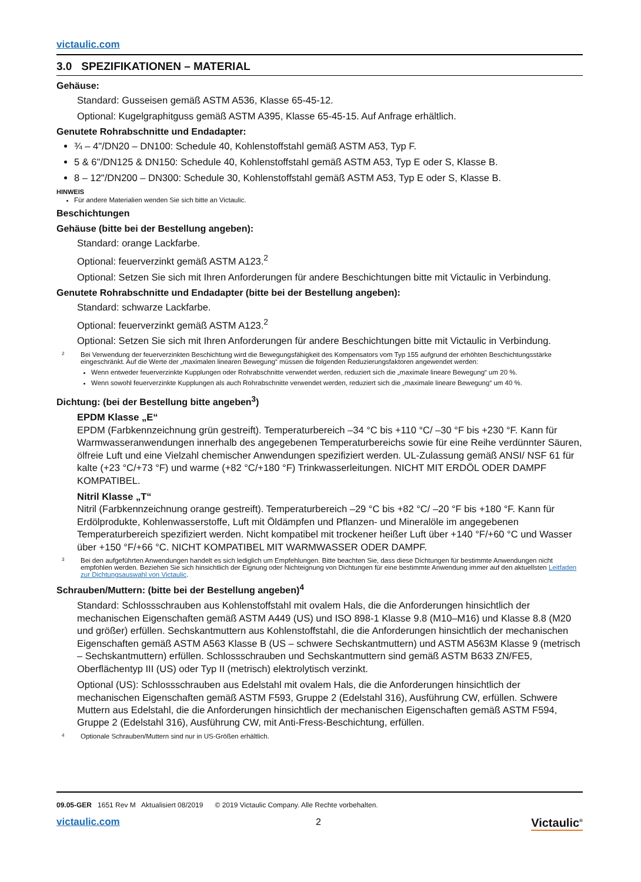victaulic.com
3.0 SPEZIFIKATIONEN – MATERIAL
Gehäuse:
Standard: Gusseisen gemäß ASTM A536, Klasse 65-45-12.
Optional: Kugelgraphitguss gemäß ASTM A395, Klasse 65-45-15. Auf Anfrage erhältlich.
Genutete Rohrabschnitte und Endadapter:
¾ – 4"/DN20 – DN100: Schedule 40, Kohlenstoffstahl gemäß ASTM A53, Typ F.
5 & 6"/DN125 & DN150: Schedule 40, Kohlenstoffstahl gemäß ASTM A53, Typ E oder S, Klasse B.
8 – 12"/DN200 – DN300: Schedule 30, Kohlenstoffstahl gemäß ASTM A53, Typ E oder S, Klasse B.
HINWEIS
Für andere Materialien wenden Sie sich bitte an Victaulic.
Beschichtungen
Gehäuse (bitte bei der Bestellung angeben):
Standard: orange Lackfarbe.
Optional: feuerverzinkt gemäß ASTM A123.<sup>2</sup>
Optional: Setzen Sie sich mit Ihren Anforderungen für andere Beschichtungen bitte mit Victaulic in Verbindung.
Genutete Rohrabschnitte und Endadapter (bitte bei der Bestellung angeben):
Standard: schwarze Lackfarbe.
Optional: feuerverzinkt gemäß ASTM A123.<sup>2</sup>
Optional: Setzen Sie sich mit Ihren Anforderungen für andere Beschichtungen bitte mit Victaulic in Verbindung.
2
Bei Verwendung der feuerverzinkten Beschichtung wird die Bewegungsfähigkeit des Kompensators vom Typ 155 aufgrund der erhöhten Beschichtungsstärke eingeschränkt. Auf die Werte der „maximalen linearen Bewegung“ müssen die folgenden Reduzierungsfaktoren angewendet werden:
Wenn entweder feuerverzinkte Kupplungen oder Rohrabschnitte verwendet werden, reduziert sich die „maximale lineare Bewegung“ um 20 %.
Wenn sowohl feuerverzinkte Kupplungen als auch Rohrabschnitte verwendet werden, reduziert sich die „maximale lineare Bewegung“ um 40 %.
Dichtung: (bei der Bestellung bitte angeben<sup>3</sup>)
EPDM Klasse „E“
EPDM (Farbkennzeichnung grün gestreift). Temperaturbereich –34 °C bis +110 °C/ –30 °F bis +230 °F. Kann für Warmwasseranwendungen innerhalb des angegebenen Temperaturbereichs sowie für eine Reihe verdünnter Säuren, ölfreie Luft und eine Vielzahl chemischer Anwendungen spezifiziert werden. UL-Zulassung gemäß ANSI/ NSF 61 für kalte (+23 °C/+73 °F) und warme (+82 °C/+180 °F) Trinkwasserleitungen. NICHT MIT ERDÖL ODER DAMPF KOMPATIBEL.
Nitril Klasse „T“
Nitril (Farbkennzeichnung orange gestreift). Temperaturbereich –29 °C bis +82 °C/ –20 °F bis +180 °F. Kann für Erdölprodukte, Kohlenwasserstoffe, Luft mit Öldämpfen und Pflanzen- und Mineralöle im angegebenen Temperaturbereich spezifiziert werden. Nicht kompatibel mit trockener heißer Luft über +140 °F/+60 °C und Wasser über +150 °F/+66 °C. NICHT KOMPATIBEL MIT WARMWASSER ODER DAMPF.
3
Bei den aufgeführten Anwendungen handelt es sich lediglich um Empfehlungen. Bitte beachten Sie, dass diese Dichtungen für bestimmte Anwendungen nicht empfohlen werden. Beziehen Sie sich hinsichtlich der Eignung oder Nichteignung von Dichtungen für eine bestimmte Anwendung immer auf den aktuellsten Leitfaden zur Dichtungsauswahl von Victaulic.
Schrauben/Muttern: (bitte bei der Bestellung angeben)<sup>4</sup>
Standard: Schlossschrauben aus Kohlenstoffstahl mit ovalem Hals, die die Anforderungen hinsichtlich der mechanischen Eigenschaften gemäß ASTM A449 (US) und ISO 898-1 Klasse 9.8 (M10–M16) und Klasse 8.8 (M20 und größer) erfüllen. Sechskantmuttern aus Kohlenstoffstahl, die die Anforderungen hinsichtlich der mechanischen Eigenschaften gemäß ASTM A563 Klasse B (US – schwere Sechskantmuttern) und ASTM A563M Klasse 9 (metrisch – Sechskantmuttern) erfüllen. Schlossschrauben und Sechskantmuttern sind gemäß ASTM B633 ZN/FE5, Oberflächentyp III (US) oder Typ II (metrisch) elektrolytisch verzinkt.
Optional (US): Schlossschrauben aus Edelstahl mit ovalem Hals, die die Anforderungen hinsichtlich der mechanischen Eigenschaften gemäß ASTM F593, Gruppe 2 (Edelstahl 316), Ausführung CW, erfüllen. Schwere Muttern aus Edelstahl, die die Anforderungen hinsichtlich der mechanischen Eigenschaften gemäß ASTM F594, Gruppe 2 (Edelstahl 316), Ausführung CW, mit Anti-Fress-Beschichtung, erfüllen.
4
Optionale Schrauben/Muttern sind nur in US-Größen erhältlich.
09.05-GER 1651 Rev M Aktualisiert 08/2019 © 2019 Victaulic Company. Alle Rechte vorbehalten.
Victaulic<sup>®</sup> victaulic.com 2